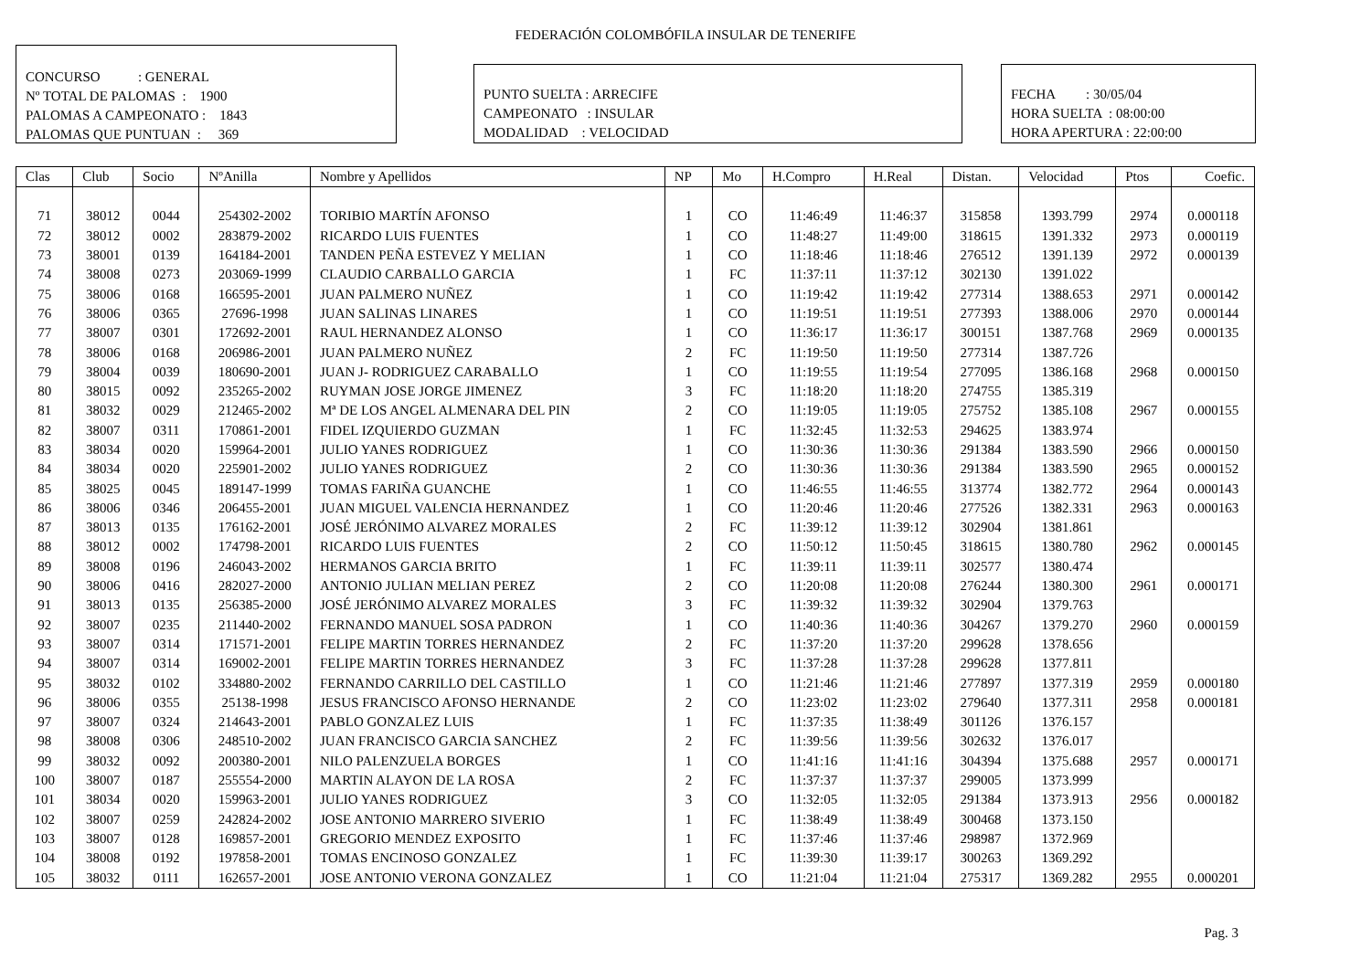FEDERACIÓN COLOMBÓFILA INSULAR DE TENERIFE
CONCURSO : GENERAL
Nº TOTAL DE PALOMAS : 1900
PALOMAS A CAMPEONATO : 1843
PALOMAS QUE PUNTUAN : 369
PUNTO SUELTA : ARRECIFE
CAMPEONATO : INSULAR
MODALIDAD : VELOCIDAD
FECHA : 30/05/04
HORA SUELTA : 08:00:00
HORA APERTURA : 22:00:00
| Clas | Club | Socio | NºAnilla | Nombre y Apellidos | NP | Mo | H.Compro | H.Real | Distan. | Velocidad | Ptos | Coefic. |
| --- | --- | --- | --- | --- | --- | --- | --- | --- | --- | --- | --- | --- |
| 71 | 38012 | 0044 | 254302-2002 | TORIBIO MARTÍN AFONSO | 1 | CO | 11:46:49 | 11:46:37 | 315858 | 1393.799 | 2974 | 0.000118 |
| 72 | 38012 | 0002 | 283879-2002 | RICARDO LUIS FUENTES | 1 | CO | 11:48:27 | 11:49:00 | 318615 | 1391.332 | 2973 | 0.000119 |
| 73 | 38001 | 0139 | 164184-2001 | TANDEN PEÑA ESTEVEZ Y MELIAN | 1 | CO | 11:18:46 | 11:18:46 | 276512 | 1391.139 | 2972 | 0.000139 |
| 74 | 38008 | 0273 | 203069-1999 | CLAUDIO CARBALLO GARCIA | 1 | FC | 11:37:11 | 11:37:12 | 302130 | 1391.022 | | |
| 75 | 38006 | 0168 | 166595-2001 | JUAN PALMERO NUÑEZ | 1 | CO | 11:19:42 | 11:19:42 | 277314 | 1388.653 | 2971 | 0.000142 |
| 76 | 38006 | 0365 | 27696-1998 | JUAN SALINAS LINARES | 1 | CO | 11:19:51 | 11:19:51 | 277393 | 1388.006 | 2970 | 0.000144 |
| 77 | 38007 | 0301 | 172692-2001 | RAUL HERNANDEZ ALONSO | 1 | CO | 11:36:17 | 11:36:17 | 300151 | 1387.768 | 2969 | 0.000135 |
| 78 | 38006 | 0168 | 206986-2001 | JUAN PALMERO NUÑEZ | 2 | FC | 11:19:50 | 11:19:50 | 277314 | 1387.726 | | |
| 79 | 38004 | 0039 | 180690-2001 | JUAN J- RODRIGUEZ CARABALLO | 1 | CO | 11:19:55 | 11:19:54 | 277095 | 1386.168 | 2968 | 0.000150 |
| 80 | 38015 | 0092 | 235265-2002 | RUYMAN JOSE JORGE JIMENEZ | 3 | FC | 11:18:20 | 11:18:20 | 274755 | 1385.319 | | |
| 81 | 38032 | 0029 | 212465-2002 | Mª DE LOS ANGEL ALMENARA DEL PIN | 2 | CO | 11:19:05 | 11:19:05 | 275752 | 1385.108 | 2967 | 0.000155 |
| 82 | 38007 | 0311 | 170861-2001 | FIDEL IZQUIERDO GUZMAN | 1 | FC | 11:32:45 | 11:32:53 | 294625 | 1383.974 | | |
| 83 | 38034 | 0020 | 159964-2001 | JULIO YANES RODRIGUEZ | 1 | CO | 11:30:36 | 11:30:36 | 291384 | 1383.590 | 2966 | 0.000150 |
| 84 | 38034 | 0020 | 225901-2002 | JULIO YANES RODRIGUEZ | 2 | CO | 11:30:36 | 11:30:36 | 291384 | 1383.590 | 2965 | 0.000152 |
| 85 | 38025 | 0045 | 189147-1999 | TOMAS FARIÑA GUANCHE | 1 | CO | 11:46:55 | 11:46:55 | 313774 | 1382.772 | 2964 | 0.000143 |
| 86 | 38006 | 0346 | 206455-2001 | JUAN MIGUEL VALENCIA HERNANDEZ | 1 | CO | 11:20:46 | 11:20:46 | 277526 | 1382.331 | 2963 | 0.000163 |
| 87 | 38013 | 0135 | 176162-2001 | JOSÉ JERÓNIMO ALVAREZ MORALES | 2 | FC | 11:39:12 | 11:39:12 | 302904 | 1381.861 | | |
| 88 | 38012 | 0002 | 174798-2001 | RICARDO LUIS FUENTES | 2 | CO | 11:50:12 | 11:50:45 | 318615 | 1380.780 | 2962 | 0.000145 |
| 89 | 38008 | 0196 | 246043-2002 | HERMANOS GARCIA BRITO | 1 | FC | 11:39:11 | 11:39:11 | 302577 | 1380.474 | | |
| 90 | 38006 | 0416 | 282027-2000 | ANTONIO JULIAN MELIAN PEREZ | 2 | CO | 11:20:08 | 11:20:08 | 276244 | 1380.300 | 2961 | 0.000171 |
| 91 | 38013 | 0135 | 256385-2000 | JOSÉ JERÓNIMO ALVAREZ MORALES | 3 | FC | 11:39:32 | 11:39:32 | 302904 | 1379.763 | | |
| 92 | 38007 | 0235 | 211440-2002 | FERNANDO MANUEL SOSA PADRON | 1 | CO | 11:40:36 | 11:40:36 | 304267 | 1379.270 | 2960 | 0.000159 |
| 93 | 38007 | 0314 | 171571-2001 | FELIPE MARTIN TORRES HERNANDEZ | 2 | FC | 11:37:20 | 11:37:20 | 299628 | 1378.656 | | |
| 94 | 38007 | 0314 | 169002-2001 | FELIPE MARTIN TORRES HERNANDEZ | 3 | FC | 11:37:28 | 11:37:28 | 299628 | 1377.811 | | |
| 95 | 38032 | 0102 | 334880-2002 | FERNANDO CARRILLO DEL CASTILLO | 1 | CO | 11:21:46 | 11:21:46 | 277897 | 1377.319 | 2959 | 0.000180 |
| 96 | 38006 | 0355 | 25138-1998 | JESUS FRANCISCO AFONSO HERNANDE | 2 | CO | 11:23:02 | 11:23:02 | 279640 | 1377.311 | 2958 | 0.000181 |
| 97 | 38007 | 0324 | 214643-2001 | PABLO GONZALEZ LUIS | 1 | FC | 11:37:35 | 11:38:49 | 301126 | 1376.157 | | |
| 98 | 38008 | 0306 | 248510-2002 | JUAN FRANCISCO GARCIA SANCHEZ | 2 | FC | 11:39:56 | 11:39:56 | 302632 | 1376.017 | | |
| 99 | 38032 | 0092 | 200380-2001 | NILO PALENZUELA BORGES | 1 | CO | 11:41:16 | 11:41:16 | 304394 | 1375.688 | 2957 | 0.000171 |
| 100 | 38007 | 0187 | 255554-2000 | MARTIN ALAYON DE LA ROSA | 2 | FC | 11:37:37 | 11:37:37 | 299005 | 1373.999 | | |
| 101 | 38034 | 0020 | 159963-2001 | JULIO YANES RODRIGUEZ | 3 | CO | 11:32:05 | 11:32:05 | 291384 | 1373.913 | 2956 | 0.000182 |
| 102 | 38007 | 0259 | 242824-2002 | JOSE ANTONIO MARRERO SIVERIO | 1 | FC | 11:38:49 | 11:38:49 | 300468 | 1373.150 | | |
| 103 | 38007 | 0128 | 169857-2001 | GREGORIO MENDEZ EXPOSITO | 1 | FC | 11:37:46 | 11:37:46 | 298987 | 1372.969 | | |
| 104 | 38008 | 0192 | 197858-2001 | TOMAS ENCINOSO GONZALEZ | 1 | FC | 11:39:30 | 11:39:17 | 300263 | 1369.292 | | |
| 105 | 38032 | 0111 | 162657-2001 | JOSE ANTONIO VERONA GONZALEZ | 1 | CO | 11:21:04 | 11:21:04 | 275317 | 1369.282 | 2955 | 0.000201 |
Pag. 3